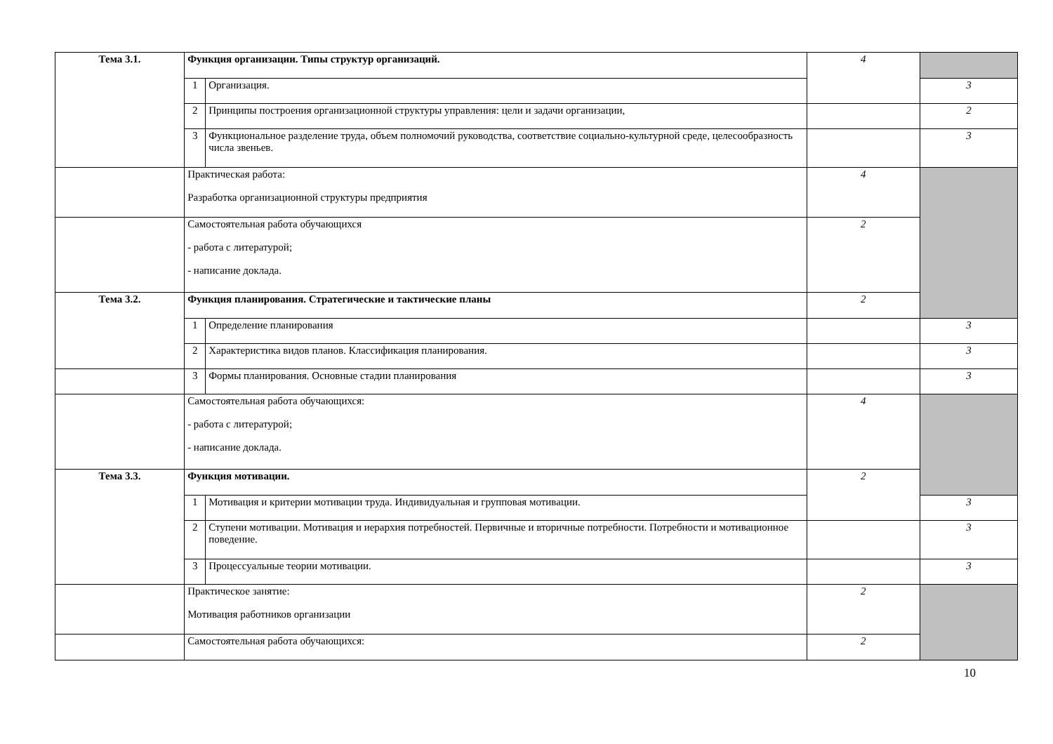| Тема 3.1. | Функция организации. Типы структур организаций. | | 4 | |
| | 1 | Организация. | | 3 |
| | 2 | Принципы построения организационной структуры управления: цели и задачи организации, | | 2 |
| | 3 | Функциональное разделение труда, объем полномочий руководства, соответствие социально-культурной среде, целесообразность числа звеньев. | | 3 |
| | Практическая работа: Разработка организационной структуры предприятия | | 4 | |
| | Самостоятельная работа обучающихся - работа с литературой; - написание доклада. | | 2 | |
| Тема 3.2. | Функция планирования. Стратегические и тактические планы | | 2 | |
| | 1 | Определение планирования | | 3 |
| | 2 | Характеристика видов планов. Классификация планирования. | | 3 |
| | 3 | Формы планирования. Основные стадии планирования | | 3 |
| | Самостоятельная работа обучающихся: - работа с литературой; - написание доклада. | | 4 | |
| Тема 3.3. | Функция мотивации. | | 2 | |
| | 1 | Мотивация и критерии мотивации труда. Индивидуальная и групповая мотивации. | | 3 |
| | 2 | Ступени мотивации. Мотивация и иерархия потребностей. Первичные и вторичные потребности. Потребности и мотивационное поведение. | | 3 |
| | 3 | Процессуальные теории мотивации. | | 3 |
| | Практическое занятие: Мотивация работников организации | | 2 | |
| | Самостоятельная работа обучающихся: | | 2 | |
10